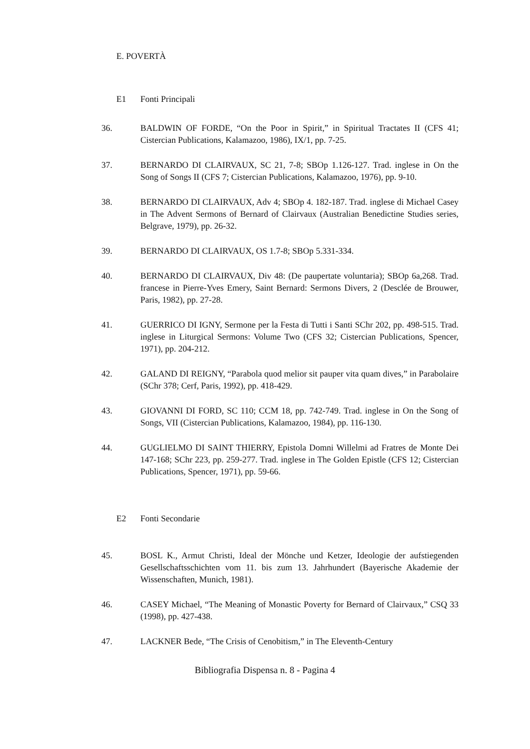E. POVERTÀ
E1 Fonti Principali
36. BALDWIN OF FORDE, “On the Poor in Spirit,” in Spiritual Tractates II (CFS 41; Cistercian Publications, Kalamazoo, 1986), IX/1, pp. 7-25.
37. BERNARDO DI CLAIRVAUX, SC 21, 7-8; SBOp 1.126-127. Trad. inglese in On the Song of Songs II (CFS 7; Cistercian Publications, Kalamazoo, 1976), pp. 9-10.
38. BERNARDO DI CLAIRVAUX, Adv 4; SBOp 4. 182-187. Trad. inglese di Michael Casey in The Advent Sermons of Bernard of Clairvaux (Australian Benedictine Studies series, Belgrave, 1979), pp. 26-32.
39. BERNARDO DI CLAIRVAUX, OS 1.7-8; SBOp 5.331-334.
40. BERNARDO DI CLAIRVAUX, Div 48: (De paupertate voluntaria); SBOp 6a,268. Trad. francese in Pierre-Yves Emery, Saint Bernard: Sermons Divers, 2 (Desclée de Brouwer, Paris, 1982), pp. 27-28.
41. GUERRICO DI IGNY, Sermone per la Festa di Tutti i Santi SChr 202, pp. 498-515. Trad. inglese in Liturgical Sermons: Volume Two (CFS 32; Cistercian Publications, Spencer, 1971), pp. 204-212.
42. GALAND DI REIGNY, “Parabola quod melior sit pauper vita quam dives,” in Parabolaire (SChr 378; Cerf, Paris, 1992), pp. 418-429.
43. GIOVANNI DI FORD, SC 110; CCM 18, pp. 742-749. Trad. inglese in On the Song of Songs, VII (Cistercian Publications, Kalamazoo, 1984), pp. 116-130.
44. GUGLIELMO DI SAINT THIERRY, Epistola Domni Willelmi ad Fratres de Monte Dei 147-168; SChr 223, pp. 259-277. Trad. inglese in The Golden Epistle (CFS 12; Cistercian Publications, Spencer, 1971), pp. 59-66.
E2 Fonti Secondarie
45. BOSL K., Armut Christi, Ideal der Mönche und Ketzer, Ideologie der aufstiegenden Gesellschaftsschichten vom 11. bis zum 13. Jahrhundert (Bayerische Akademie der Wissenschaften, Munich, 1981).
46. CASEY Michael, “The Meaning of Monastic Poverty for Bernard of Clairvaux,” CSQ 33 (1998), pp. 427-438.
47. LACKNER Bede, “The Crisis of Cenobitism,” in The Eleventh-Century
Bibliografia Dispensa n. 8 - Pagina 4